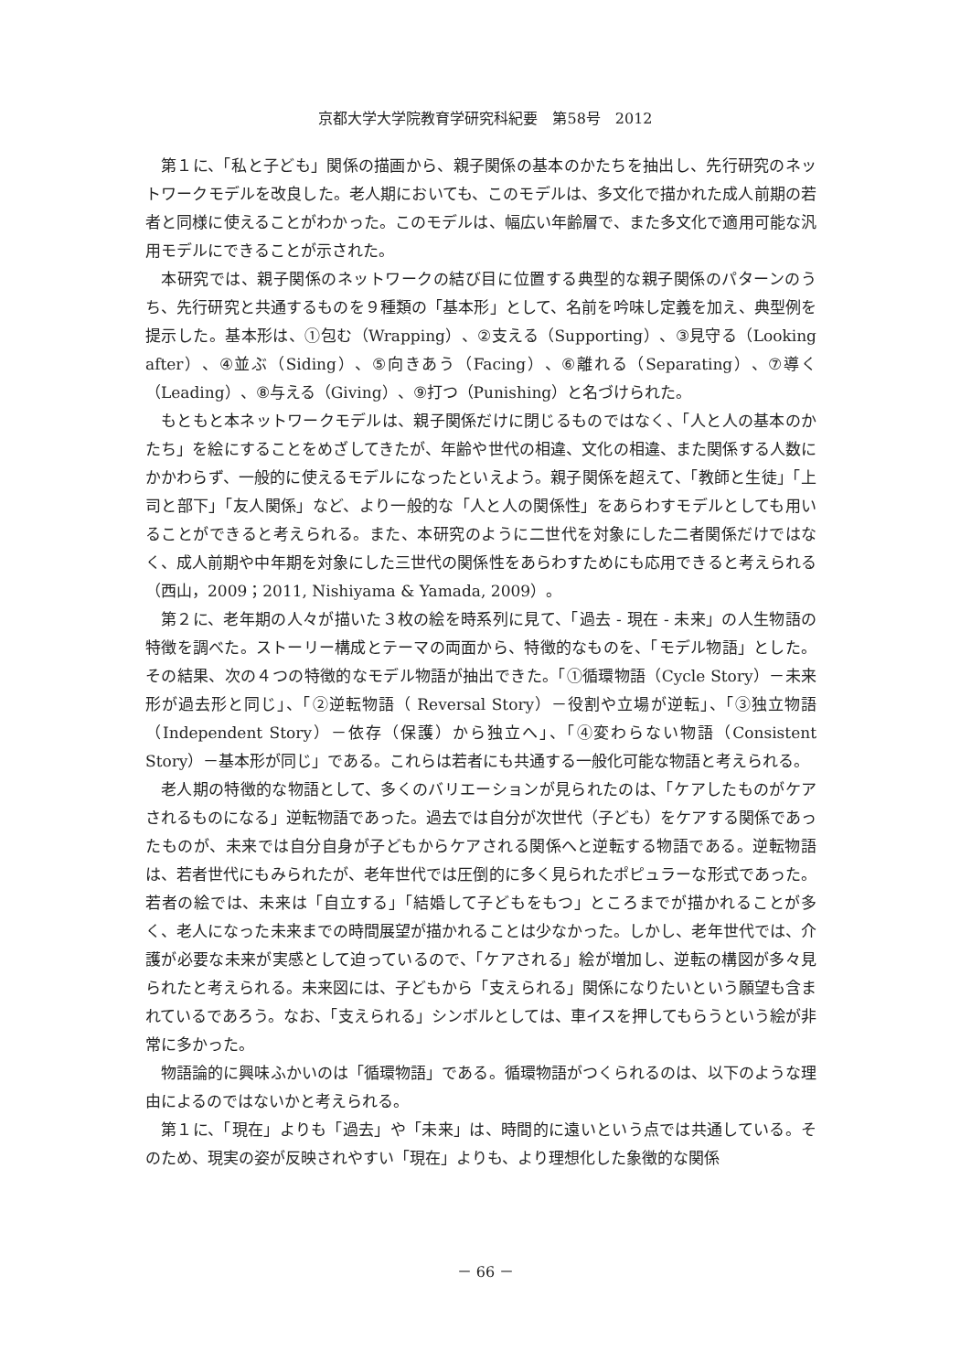京都大学大学院教育学研究科紀要　第58号　2012
第１に、「私と子ども」関係の描画から、親子関係の基本のかたちを抽出し、先行研究のネットワークモデルを改良した。老人期においても、このモデルは、多文化で描かれた成人前期の若者と同様に使えることがわかった。このモデルは、幅広い年齢層で、また多文化で適用可能な汎用モデルにできることが示された。
本研究では、親子関係のネットワークの結び目に位置する典型的な親子関係のパターンのうち、先行研究と共通するものを９種類の「基本形」として、名前を吟味し定義を加え、典型例を提示した。基本形は、①包む（Wrapping）、②支える（Supporting）、③見守る（Looking after）、④並ぶ（Siding）、⑤向きあう（Facing）、⑥離れる（Separating）、⑦導く（Leading）、⑧与える（Giving）、⑨打つ（Punishing）と名づけられた。
もともと本ネットワークモデルは、親子関係だけに閉じるものではなく、「人と人の基本のかたち」を絵にすることをめざしてきたが、年齢や世代の相違、文化の相違、また関係する人数にかかわらず、一般的に使えるモデルになったといえよう。親子関係を超えて、「教師と生徒」「上司と部下」「友人関係」など、より一般的な「人と人の関係性」をあらわすモデルとしても用いることができると考えられる。また、本研究のように二世代を対象にした二者関係だけではなく、成人前期や中年期を対象にした三世代の関係性をあらわすためにも応用できると考えられる（西山，2009；2011, Nishiyama & Yamada, 2009）。
第２に、老年期の人々が描いた３枚の絵を時系列に見て、「過去 - 現在 - 未来」の人生物語の特徴を調べた。ストーリー構成とテーマの両面から、特徴的なものを、「モデル物語」とした。その結果、次の４つの特徴的なモデル物語が抽出できた。「①循環物語（Cycle Story）－未来形が過去形と同じ」、「②逆転物語（ Reversal Story）－役割や立場が逆転」、「③独立物語（Independent Story）－依存（保護）から独立へ」、「④変わらない物語（Consistent Story）－基本形が同じ」である。これらは若者にも共通する一般化可能な物語と考えられる。
老人期の特徴的な物語として、多くのバリエーションが見られたのは、「ケアしたものがケアされるものになる」逆転物語であった。過去では自分が次世代（子ども）をケアする関係であったものが、未来では自分自身が子どもからケアされる関係へと逆転する物語である。逆転物語は、若者世代にもみられたが、老年世代では圧倒的に多く見られたポピュラーな形式であった。若者の絵では、未来は「自立する」「結婚して子どもをもつ」ところまでが描かれることが多く、老人になった未来までの時間展望が描かれることは少なかった。しかし、老年世代では、介護が必要な未来が実感として迫っているので、「ケアされる」絵が増加し、逆転の構図が多々見られたと考えられる。未来図には、子どもから「支えられる」関係になりたいという願望も含まれているであろう。なお、「支えられる」シンボルとしては、車イスを押してもらうという絵が非常に多かった。
物語論的に興味ふかいのは「循環物語」である。循環物語がつくられるのは、以下のような理由によるのではないかと考えられる。
第１に、「現在」よりも「過去」や「未来」は、時間的に遠いという点では共通している。そのため、現実の姿が反映されやすい「現在」よりも、より理想化した象徴的な関係
－ 66 －